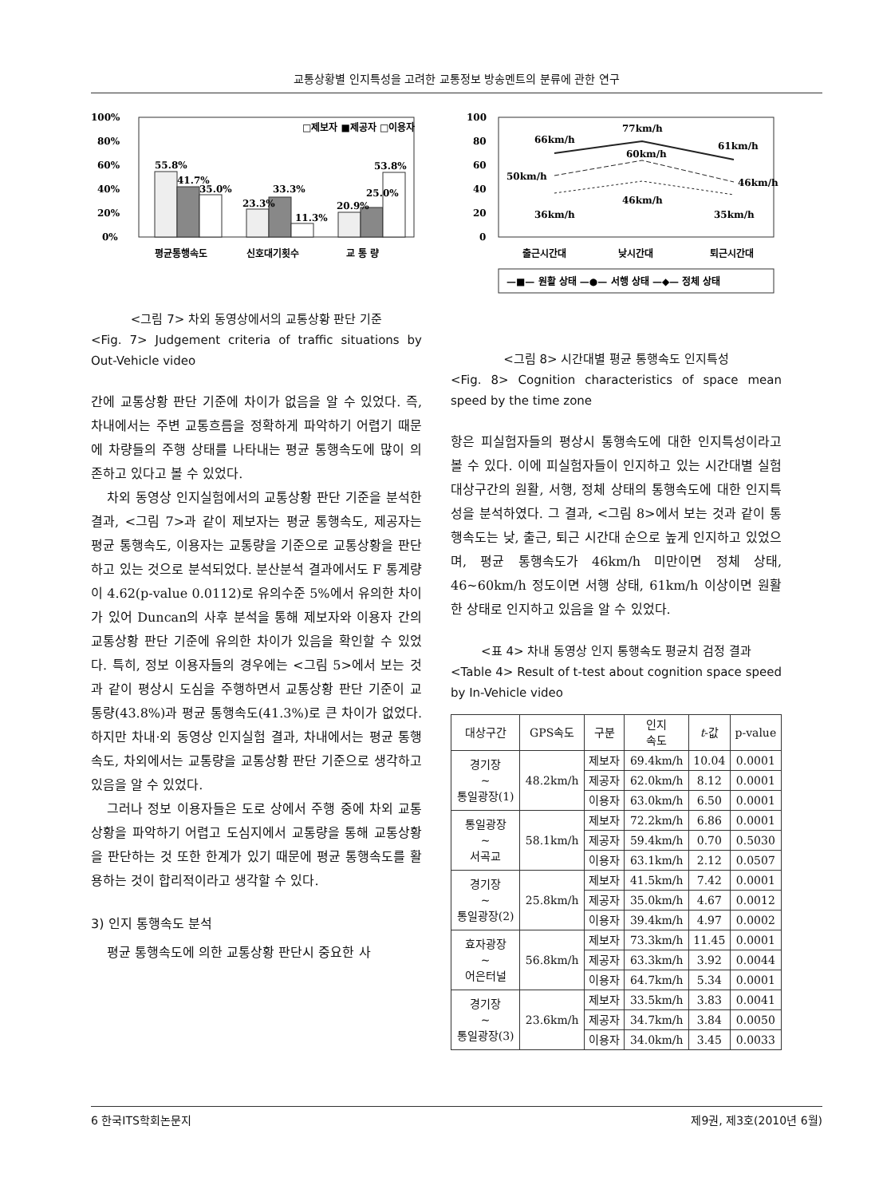교통상황별 인지특성을 고려한 교통정보 방송멘트의 분류에 관한 연구
100%
80%
60%
40%
20%
0%
55.8%
41.7%
35.0%
23.3%
33.3%
11.3%
20.9%
25.0%
53.8%
□제보자 ■제공자 □이용자
평균통행속도
신호대기횟수
교 통 량
<그림 7> 차외 동영상에서의 교통상황 판단 기준
<Fig. 7> Judgement criteria of traffic situations by Out-Vehicle video
간에 교통상황 판단 기준에 차이가 없음을 알 수 있었다. 즉, 차내에서는 주변 교통흐름을 정확하게 파악하기 어렵기 때문에 차량들의 주행 상태를 나타내는 평균 통행속도에 많이 의존하고 있다고 볼 수 있었다.
차외 동영상 인지실험에서의 교통상황 판단 기준을 분석한 결과, <그림 7>과 같이 제보자는 평균 통행속도, 제공자는 평균 통행속도, 이용자는 교통량을 기준으로 교통상황을 판단하고 있는 것으로 분석되었다. 분산분석 결과에서도 F 통계량이 4.62(p-value 0.0112)로 유의수준 5%에서 유의한 차이가 있어 Duncan의 사후 분석을 통해 제보자와 이용자 간의 교통상황 판단 기준에 유의한 차이가 있음을 확인할 수 있었다. 특히, 정보 이용자들의 경우에는 <그림 5>에서 보는 것과 같이 평상시 도심을 주행하면서 교통상황 판단 기준이 교통량(43.8%)과 평균 통행속도(41.3%)로 큰 차이가 없었다. 하지만 차내·외 동영상 인지실험 결과, 차내에서는 평균 통행속도, 차외에서는 교통량을 교통상황 판단 기준으로 생각하고 있음을 알 수 있었다.
그러나 정보 이용자들은 도로 상에서 주행 중에 차외 교통상황을 파악하기 어렵고 도심지에서 교통량을 통해 교통상황을 판단하는 것 또한 한계가 있기 때문에 평균 통행속도를 활용하는 것이 합리적이라고 생각할 수 있다.
3) 인지 통행속도 분석
평균 통행속도에 의한 교통상황 판단시 중요한 사
100
80
60
40
20
0
66km/h
77km/h
61km/h
50km/h
60km/h
46km/h
46km/h
36km/h
35km/h
출근시간대
낮시간대
퇴근시간대
—■— 원활 상태 —●— 서행 상태 —◆— 정체 상태
<그림 8> 시간대별 평균 통행속도 인지특성
<Fig. 8> Cognition characteristics of space mean speed by the time zone
항은 피실험자들의 평상시 통행속도에 대한 인지특성이라고 볼 수 있다. 이에 피실험자들이 인지하고 있는 시간대별 실험 대상구간의 원활, 서행, 정체 상태의 통행속도에 대한 인지특성을 분석하였다. 그 결과, <그림 8>에서 보는 것과 같이 통행속도는 낮, 출근, 퇴근 시간대 순으로 높게 인지하고 있었으며, 평균 통행속도가 46km/h 미만이면 정체 상태, 46~60km/h 정도이면 서행 상태, 61km/h 이상이면 원활한 상태로 인지하고 있음을 알 수 있었다.
<표 4> 차내 동영상 인지 통행속도 평균치 검정 결과
<Table 4> Result of t-test about cognition space speed by In-Vehicle video
| 대상구간 | GPS속도 | 구분 | 인지 속도 | t -값 | p-value |
| --- | --- | --- | --- | --- | --- |
| 경기장 ~ 통일광장(1) | 48.2km/h | 제보자 | 69.4km/h | 10.04 | 0.0001 |
| | | 제공자 | 62.0km/h | 8.12 | 0.0001 |
| | | 이용자 | 63.0km/h | 6.50 | 0.0001 |
| 통일광장 ~ 서곡교 | 58.1km/h | 제보자 | 72.2km/h | 6.86 | 0.0001 |
| | | 제공자 | 59.4km/h | 0.70 | 0.5030 |
| | | 이용자 | 63.1km/h | 2.12 | 0.0507 |
| 경기장 ~ 통일광장(2) | 25.8km/h | 제보자 | 41.5km/h | 7.42 | 0.0001 |
| | | 제공자 | 35.0km/h | 4.67 | 0.0012 |
| | | 이용자 | 39.4km/h | 4.97 | 0.0002 |
| 효자광장 ~ 어은터널 | 56.8km/h | 제보자 | 73.3km/h | 11.45 | 0.0001 |
| | | 제공자 | 63.3km/h | 3.92 | 0.0044 |
| | | 이용자 | 64.7km/h | 5.34 | 0.0001 |
| 경기장 ~ 통일광장(3) | 23.6km/h | 제보자 | 33.5km/h | 3.83 | 0.0041 |
| | | 제공자 | 34.7km/h | 3.84 | 0.0050 |
| | | 이용자 | 34.0km/h | 3.45 | 0.0033 |
6 한국ITS학회논문지 제9권, 제3호(2010년 6월)